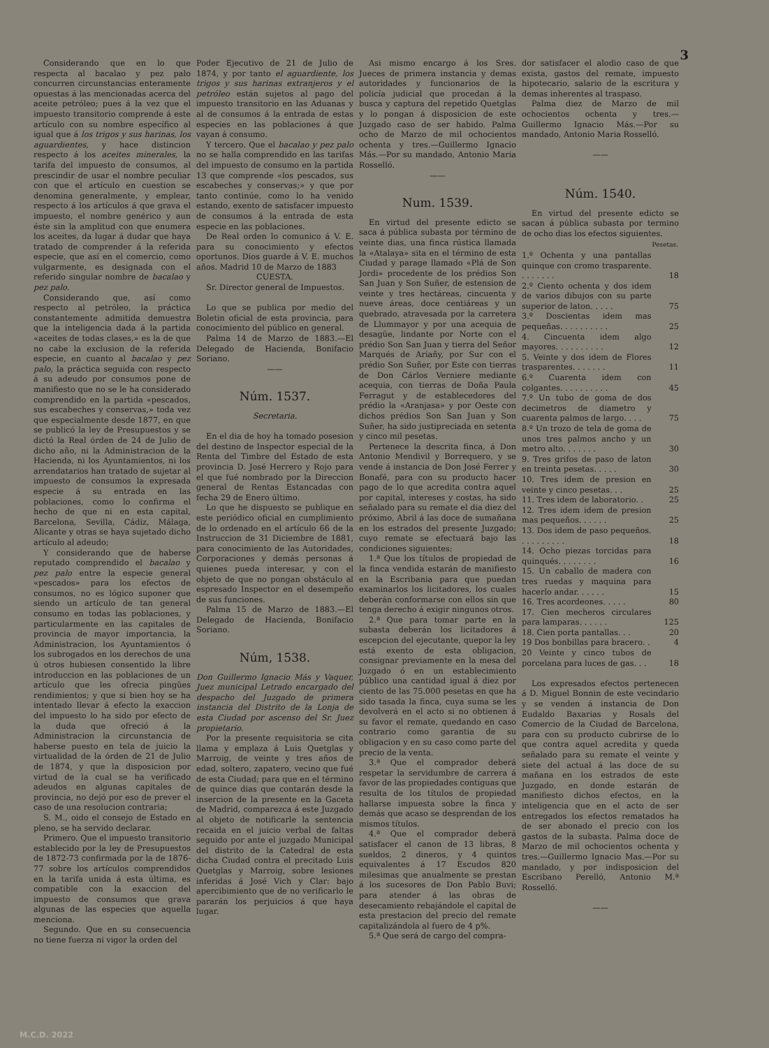3
Considerando que en lo que respecta al bacalao y pez palo concurren circunstancias enteramente opuestas á las mencionadas acerca del aceite petróleo; pues á la vez que el impuesto transitorio comprende á este artículo con su nombre específico al igual que á los trigos y sus harinas, los aguardientes, y hace distincion respecto á los aceites minerales, la tarifa del impuesto de consumos, al prescindir de usar el nombre peculiar con que el artículo en cuestion se denomina generalmente, y emplear, respecto á los artículos á que grava el impuesto, el nombre genérico y aun éste sin la amplitud con que enumera los aceites, da lugar á dudar que haya tratado de comprender á la referida especie, que así en el comercio, como vulgarmente, es designada con el referido singular nombre de bacalao y pez palo.
Considerando que, así como respecto al petróleo, la práctica constantemente admitida demuestra que la inteligencia dada á la partida «aceites de todas clases,» es la de que no cabe la exclusion de la referida especie, en cuanto al bacalao y pez palo, la práctica seguida con respecto á su adeudo por consumos pone de manifiesto que no se le ha considerado comprendido en la partida «pescados, sus escabeches y conservas,» toda vez que especialmente desde 1877, en que se publicó la ley de Presupuestos y se dictó la Real órden de 24 de Julio de dicho año, ni la Administracion de la Hacienda, ni los Ayuntamientos, ni los arrendatarios han tratado de sujetar al impuesto de consumos la expresada especie á su entrada en las poblaciones, como lo confirma el hecho de que ni en esta capital, Barcelona, Sevilla, Cádiz, Málaga, Alicante y otras se haya sujetado dicho artículo al adeudo;
Y considerando que de haberse reputado comprendido el bacalao y pez palo entre la especie general «pescados» para los efectos de consumos, no es lógico suponer que siendo un artículo de tan general consumo en todas las poblaciones, y particularmente en las capitales de provincia de mayor importancia, la Administracion, los Ayuntamientos ó los subrogados en los derechos de una ú otros hubiesen consentido la libre introduccion en las poblaciones de un artículo que les ofrecia pingües rendimientos; y que si bien hoy se ha intentado llevar á efecto la exaccion del impuesto lo ha sido por efecto de la duda que ofreció á la Administracion la circunstancia de haberse puesto en tela de juicio la virtualidad de la órden de 21 de Julio de 1874, y que la disposicion por virtud de la cual se ha verificado adeudos en algunas capitales de provincia, no dejó por eso de prever el caso de una resolucion contraria;
S. M., oido el consejo de Estado en pleno, se ha servido declarar.
Primero. Que el impuesto transitorio establecido por la ley de Presupuestos de 1872-73 confirmada por la de 1876-77 sobre los artículos comprendidos en la tarifa unida á esta última, es compatible con la exaccion del impuesto de consumos que grava algunas de las especies que aquella menciona.
Segundo. Que en su consecuencia no tiene fuerza ni vigor la orden del
Poder Ejecutivo de 21 de Julio de 1874, y por tanto el aguardiente, los trigos y sus harinas extranjeros y el petróleo están sujetos al pago del impuesto transitorio en las Aduanas y al de consumos á la entrada de estas especies en las poblaciones á que vayan á consumo.
Y tercero. Que el bacalao y pez palo no se halla comprendido en las tarifas del impuesto de consumo en la partida 13 que comprende «los pescados, sus escabeches y conservas;» y que por tanto continúe, como lo ha venido estando, exento de satisfacer impuesto de consumos á la entrada de esta especie en las poblaciones.
De Real orden lo comunico á V. E. para su conocimiento y efectos oportunos. Dios guarde á V. E. muchos años. Madrid 10 de Marzo de 1883
CUESTA.
Sr. Director general de Impuestos.
Lo que se publica por medio del Boletin oficial de esta provincia, para conocimiento del público en general.
Palma 14 de Marzo de 1883.—El Delegado de Hacienda, Bonifacio Soriano.
——
Núm. 1537.
Secretaria.
En el dia de hoy ha tomado posesion del destino de Inspector especial de la Renta del Timbre del Estado de esta provincia D. José Herrero y Rojo para el que fué nombrado por la Direccion general de Rentas Estancadas con fecha 29 de Enero último.
Lo que he dispuesto se publique en este periódico oficial en cumplimiento de lo ordenado en el artículo 66 de la Instruccion de 31 Diciembre de 1881, para conocimiento de las Autoridades, Corporaciones y demás personas á quienes pueda interesar, y con el objeto de que no pongan obstáculo al espresado Inspector en el desempeño de sus funciones.
Palma 15 de Marzo de 1883.—El Delegado de Hacienda, Bonifacio Soriano.
Núm, 1538.
Don Guillermo Ignacio Más y Vaquer, Juez municipal Letrado encargado del despacho del Juzgado de primera instancia del Distrito de la Lonja de esta Ciudad por ascenso del Sr. Juez propietario.
Por la presente requisitoria se cita llama y emplaza á Luis Quetglas y Marroig, de veinte y tres años de edad, soltero, zapatero, vecino que fué de esta Ciudad; para que en el término de quince dias que contarán desde la insercion de la presente en la Gaceta de Madrid, comparezca á este Juzgado al objeto de notificarle la sentencia recaida en el juicio verbal de faltas seguido por ante el juzgado Municipal del distrito de la Catedral de esta dicha Ciudad contra el precitado Luis Quetglas y Marroig, sobre lesiones inferidas á José Vich y Clar: bajo apercibimiento que de no verificarlo le pararán los perjuicios á que haya lugar.
Asi mismo encargo á los Sres. Jueces de primera instancia y demas autoridades y funcionarios de la policía judicial que procedan á la busca y captura del repetido Quetglas y lo pongan á disposicion de este Juzgado caso de ser habido. Palma ocho de Marzo de mil ochocientos ochenta y tres.—Guillermo Ignacio Más.—Por su mandado, Antonio Maria Rosselló.
——
Num. 1539.
En virtud del presente edicto se saca á pública subasta por término de veinte dias, una finca rústica llamada la «Atalaya» sita en el término de esta Ciudad y parage llamado «Plá de Son Jordi» procedente de los prédios Son San Juan y Son Suñer, de estension de veinte y tres hectáreas, cincuenta y nueve áreas, doce centiáreas y un quebrado, atravesada por la carretera de Llummayor y por una acequia de desagüe, lindante por Norte con el prédio Son San Juan y tierra del Señor Marqués de Ariañy, por Sur con el prédio Son Suñer, por Este con tierras de Don Cárlos Verniere mediante acequia, con tierras de Doña Paula Ferragut y de establecedores del prédio la «Aranjasa» y por Oeste con dichos prédios Son San Juan y Son Suñer, ha sido justipreciada en setenta y cinco mil pesetas.
Pertenece la descrita finca, á Don Antonio Mendivil y Borrequero, y se vende á instancia de Don José Ferrer y Bonafé, para con su producto hacer pago de lo que acredita contra aquel por capital, intereses y costas, ha sido señalado para su remate el dia diez del próximo, Abril á las doce de sumañana en los estrados del presente Juzgado; cuyo remate se efectuará bajo las condiciones siguientes:
1.ª Que los títulos de propiedad de la finca vendida estarán de manifiesto en la Escribania para que puedan examinarlos los licitadores, los cuales deberán conformarse con ellos sin que tenga derecho á exigir ningunos otros.
2.ª Que para tomar parte en la subasta deberán los licitadores á escepcion del ejecutante, quepor la ley está exento de esta obligacion, consignar previamente en la mesa del Juzgado ó en un establecimiento público una cantidad igual á diez por ciento de las 75.000 pesetas en que ha sido tasada la finca, cuya suma se les devolverá en el acto si no obtienen á su favor el remate, quedando en caso contrario como garantia de su obligacion y en su caso como parte del precio de la venta.
3.ª Que el comprador deberá respetar la servidumbre de carrera á favor de las propiedades contiguas que resulta de los títulos de propiedad hallarse impuesta sobre la finca y demás que acaso se desprendan de los mismos títulos.
4.ª Que el comprador deberá satisfacer el canon de 13 libras, 8 sueldos, 2 dineros, y 4 quintos equivalentes á 17 Escudos 820 milesimas que anualmente se prestan á los sucesores de Don Pablo Buvi; para atender á las obras de desecamiento rebajándole el capital de esta prestacion del precio del remate capitalizándola al fuero de 4 p%.
5.ª Que será de cargo del compra-
dor satisfacer el alodio caso de que exista, gastos del remate, impuesto hipotecario, salario de la escritura y demas inherentes al traspaso.
Palma diez de Marzo de mil ochocientos ochenta y tres.—Guillermo Ignacio Más.—Por su mandado, Antonio Maria Rosselló.
——
Núm. 1540.
En virtud del presente edicto se sacan á pública subasta por termino de ocho dias los efectos siguientes.
| | Pesetas. |
| --- | --- |
| 1.º Ochenta y una pantallas quinque con cromo trasparente. . . . . . . . | 18 |
| 2.º Ciento ochenta y dos idem de varios dibujos con su parte superior de laton. . . . . | 75 |
| 3.º Doscientas idem mas pequeñas. . . . . . . . . . | 25 |
| 4. Cincuenta idem algo mayores. . . . . . . . . . | 12 |
| 5. Veinte y dos idem de Flores trasparentes. . . . . . . | 11 |
| 6.º Cuarenta idem con colgantes. . . . . . . . . . | 45 |
| 7.º Un tubo de goma de dos decimetros de diametro y cuarenta palmos de largo. . . . | 75 |
| 8.º Un trozo de tela de goma de unos tres palmos ancho y un metro alto. . . . . . . | 30 |
| 9. Tres grifos de paso de laton en treinta pesetas. . . . . | 30 |
| 10. Tres idem de presion en veinte y cinco pesetas. . . | 25 |
| 11. Tres idem de laboratorio. . | 25 |
| 12. Tres idem idem de presion mas pequeños. . . . . . | 25 |
| 13. Dos idem de paso pequeños. . . . . . . . . . | 18 |
| 14. Ocho piezas torcidas para quinqués. . . . . . . . | 16 |
| 15. Un caballo de madera con tres ruedas y maquina para hacerlo andar. . . . . . | 15 |
| 16. Tres acordeones. . . . . | 80 |
| 17. Cien mecheros circulares para lamparas. . . . . . | 125 |
| 18. Cien porta pantallas. . . | 20 |
| 19 Dos bonbillas para bracero. . | 4 |
| 20 Veinte y cinco tubos de porcelana para luces de gas. . . | 18 |
Los expresados efectos pertenecen á D. Miguel Bonnin de este vecindario y se venden á instancia de Don Eudaldo Baxarias y Rosals del Comercio de la Ciudad de Barcelona, para con su producto cubrirse de lo que contra aquel acredita y queda señalado para su remate el veinte y siete del actual á las doce de su mañana en los estrados de este Juzgado, en donde estarán de manifiesto dichos efectos, en la inteligencia que en el acto de ser entregados los efectos rematados ha de ser abonado el precio con los gastos de la subasta. Palma doce de Marzo de mil ochocientos ochenta y tres.—Guillermo Ignacio Mas.—Por su mandado, y por indisposicion del Escribano Perelló, Antonio M.ª Rosselló.
——
M.C.D. 2022